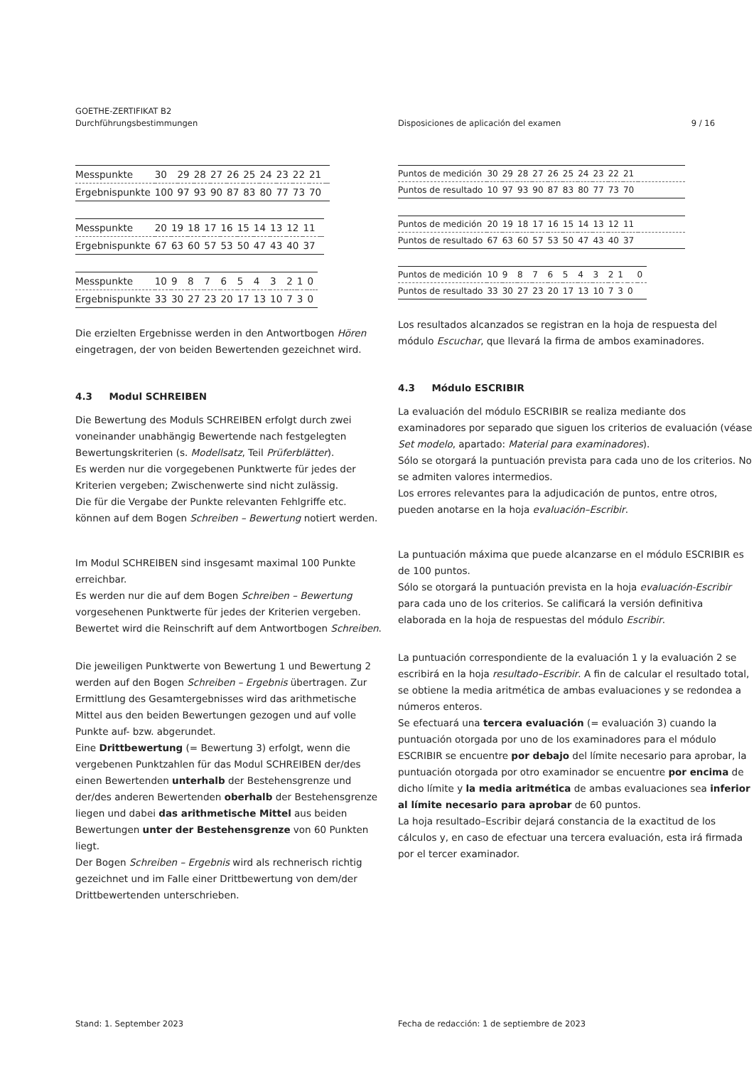GOETHE-ZERTIFIKAT B2
Durchführungsbestimmungen Disposiciones de aplicación del examen 9 / 16
| Messpunkte | 30 | 29 | 28 | 27 | 26 | 25 | 24 | 23 | 22 | 21 | |
| Ergebnispunkte | 100 | 97 | 93 | 90 | 87 | 83 | 80 | 77 | 73 | 70 | |
| Messpunkte | 20 | 19 | 18 | 17 | 16 | 15 | 14 | 13 | 12 | 11 | |
| Ergebnispunkte | 67 | 63 | 60 | 57 | 53 | 50 | 47 | 43 | 40 | 37 | |
| Messpunkte | 10 | 9 | 8 | 7 | 6 | 5 | 4 | 3 | 2 | 1 | 0 |
| Ergebnispunkte | 33 | 30 | 27 | 23 | 20 | 17 | 13 | 10 | 7 | 3 | 0 |
Die erzielten Ergebnisse werden in den Antwortbogen Hören eingetragen, der von beiden Bewertenden gezeichnet wird.
4.3 Modul SCHREIBEN
Die Bewertung des Moduls SCHREIBEN erfolgt durch zwei voneinander unabhängig Bewertende nach festgelegten Bewertungskriterien (s. Modellsatz, Teil Prüferblätter).
Es werden nur die vorgegebenen Punktwerte für jedes der Kriterien vergeben; Zwischenwerte sind nicht zulässig.
Die für die Vergabe der Punkte relevanten Fehlgriffe etc. können auf dem Bogen Schreiben – Bewertung notiert werden.
Im Modul SCHREIBEN sind insgesamt maximal 100 Punkte erreichbar.
Es werden nur die auf dem Bogen Schreiben – Bewertung vorgesehenen Punktwerte für jedes der Kriterien vergeben. Bewertet wird die Reinschrift auf dem Antwortbogen Schreiben.
Die jeweiligen Punktwerte von Bewertung 1 und Bewertung 2 werden auf den Bogen Schreiben – Ergebnis übertragen. Zur Ermittlung des Gesamtergebnisses wird das arithmetische Mittel aus den beiden Bewertungen gezogen und auf volle Punkte auf- bzw. abgerundet.
Eine Drittbewertung (= Bewertung 3) erfolgt, wenn die vergebenen Punktzahlen für das Modul SCHREIBEN der/des einen Bewertenden unterhalb der Bestehensgrenze und der/des anderen Bewertenden oberhalb der Bestehensgrenze liegen und dabei das arithmetische Mittel aus beiden Bewertungen unter der Bestehensgrenze von 60 Punkten liegt.
Der Bogen Schreiben – Ergebnis wird als rechnerisch richtig gezeichnet und im Falle einer Drittbewertung von dem/der Drittbewertenden unterschrieben.
| Puntos de medición | 30 | 29 | 28 | 27 | 26 | 25 | 24 | 23 | 22 | 21 | |
| Puntos de resultado | 10 | 97 | 93 | 90 | 87 | 83 | 80 | 77 | 73 | 70 | |
| Puntos de medición | 20 | 19 | 18 | 17 | 16 | 15 | 14 | 13 | 12 | 11 | |
| Puntos de resultado | 67 | 63 | 60 | 57 | 53 | 50 | 47 | 43 | 40 | 37 | |
| Puntos de medición | 10 | 9 | 8 | 7 | 6 | 5 | 4 | 3 | 2 | 1 | | 0 |
| Puntos de resultado | 33 | 30 | 27 | 23 | 20 | 17 | 13 | 10 | 7 | 3 | 0 | |
Los resultados alcanzados se registran en la hoja de respuesta del módulo Escuchar, que llevará la firma de ambos examinadores.
4.3 Módulo ESCRIBIR
La evaluación del módulo ESCRIBIR se realiza mediante dos examinadores por separado que siguen los criterios de evaluación (véase Set modelo, apartado: Material para examinadores).
Sólo se otorgará la puntuación prevista para cada uno de los criterios. No se admiten valores intermedios.
Los errores relevantes para la adjudicación de puntos, entre otros, pueden anotarse en la hoja evaluación–Escribir.
La puntuación máxima que puede alcanzarse en el módulo ESCRIBIR es de 100 puntos.
Sólo se otorgará la puntuación prevista en la hoja evaluación-Escribir para cada uno de los criterios. Se calificará la versión definitiva elaborada en la hoja de respuestas del módulo Escribir.
La puntuación correspondiente de la evaluación 1 y la evaluación 2 se escribirá en la hoja resultado–Escribir. A fin de calcular el resultado total, se obtiene la media aritmética de ambas evaluaciones y se redondea a números enteros.
Se efectuará una tercera evaluación (= evaluación 3) cuando la puntuación otorgada por uno de los examinadores para el módulo ESCRIBIR se encuentre por debajo del límite necesario para aprobar, la puntuación otorgada por otro examinador se encuentre por encima de dicho límite y la media aritmética de ambas evaluaciones sea inferior al límite necesario para aprobar de 60 puntos.
La hoja resultado–Escribir dejará constancia de la exactitud de los cálculos y, en caso de efectuar una tercera evaluación, esta irá firmada por el tercer examinador.
Stand: 1. September 2023 Fecha de redacción: 1 de septiembre de 2023